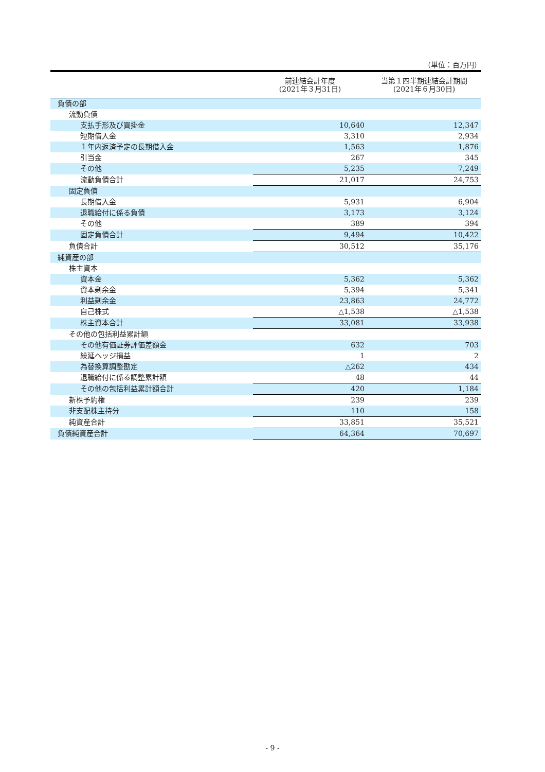（単位：百万円）
| | 前連結会計年度 (2021年３月31日) | 当第１四半期連結会計期間 (2021年６月30日) |
| --- | --- | --- |
| 負債の部 | | |
| 流動負債 | | |
| 支払手形及び買掛金 | 10,640 | 12,347 |
| 短期借入金 | 3,310 | 2,934 |
| １年内返済予定の長期借入金 | 1,563 | 1,876 |
| 引当金 | 267 | 345 |
| その他 | 5,235 | 7,249 |
| 流動負債合計 | 21,017 | 24,753 |
| 固定負債 | | |
| 長期借入金 | 5,931 | 6,904 |
| 退職給付に係る負債 | 3,173 | 3,124 |
| その他 | 389 | 394 |
| 固定負債合計 | 9,494 | 10,422 |
| 負債合計 | 30,512 | 35,176 |
| 純資産の部 | | |
| 株主資本 | | |
| 資本金 | 5,362 | 5,362 |
| 資本剰余金 | 5,394 | 5,341 |
| 利益剰余金 | 23,863 | 24,772 |
| 自己株式 | △1,538 | △1,538 |
| 株主資本合計 | 33,081 | 33,938 |
| その他の包括利益累計額 | | |
| その他有価証券評価差額金 | 632 | 703 |
| 繰延ヘッジ損益 | 1 | 2 |
| 為替換算調整勘定 | △262 | 434 |
| 退職給付に係る調整累計額 | 48 | 44 |
| その他の包括利益累計額合計 | 420 | 1,184 |
| 新株予約権 | 239 | 239 |
| 非支配株主持分 | 110 | 158 |
| 純資産合計 | 33,851 | 35,521 |
| 負債純資産合計 | 64,364 | 70,697 |
- 9 -